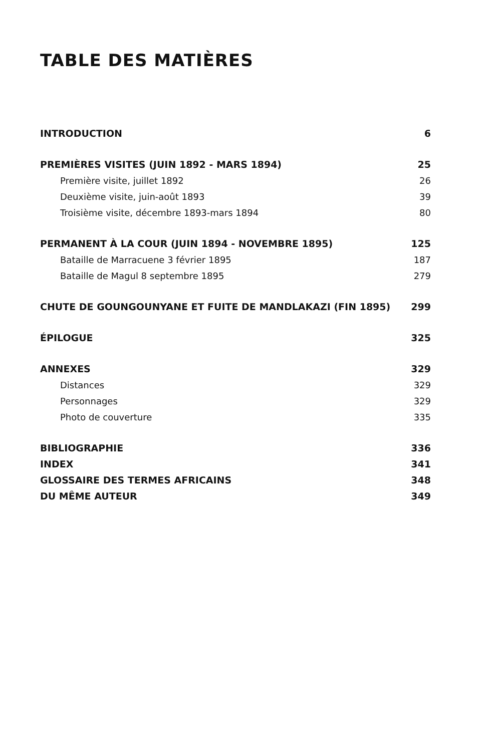TABLE DES MATIÈRES
INTRODUCTION 6
PREMIÈRES VISITES (JUIN 1892 - MARS 1894) 25
Première visite, juillet 1892 26
Deuxième visite, juin-août 1893 39
Troisième visite, décembre 1893-mars 1894 80
PERMANENT À LA COUR (JUIN 1894 - NOVEMBRE 1895) 125
Bataille de Marracuene 3 février 1895 187
Bataille de Magul 8 septembre 1895 279
CHUTE DE GOUNGOUNYANE ET FUITE DE MANDLAKAZI (FIN 1895) 299
ÉPILOGUE 325
ANNEXES 329
Distances 329
Personnages 329
Photo de couverture 335
BIBLIOGRAPHIE 336
INDEX 341
GLOSSAIRE DES TERMES AFRICAINS 348
DU MÊME AUTEUR 349